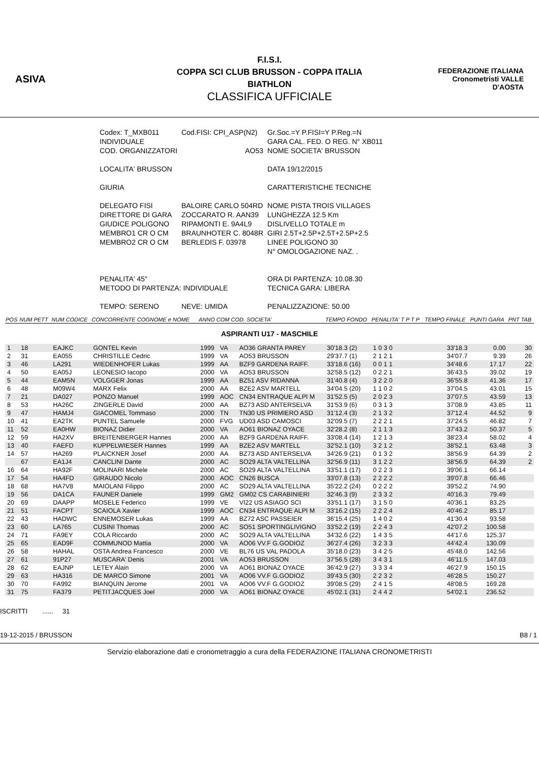ASIVA
F.I.S.I.
COPPA SCI CLUB BRUSSON - COPPA ITALIA
BIATHLON
CLASSIFICA UFFICIALE
FEDERAZIONE ITALIANA Cronometristi VALLE D'AOSTA
| Codex: T_MXB011 | Cod.FISI: CPI_ASP(N2) | Gr.Soc.=Y P.FISI=Y P.Reg.=N |
| INDIVIDUALE | | GARA CAL. FED. O REG. N° XB011 |
| COD. ORGANIZZATORI | AO53 | NOME SOCIETA' BRUSSON |
| LOCALITA' BRUSSON | | DATA 19/12/2015 |
| GIURIA | | CARATTERISTICHE TECNICHE |
| DELEGATO FISI | BALOIRE CARLO 504RD | NOME PISTA TROIS VILLAGES |
| DIRETTORE DI GARA | ZOCCARATO R. AAN39 | LUNGHEZZA 12.5 Km |
| GIUDICE POLIGONO | RIPAMONTI E. 9A4L9 | DISLIVELLO TOTALE m |
| MEMBRO1 CR O CM | BRAUNHOTER C. 8048R | GIRI 2.5T+2.5P+2.5T+2.5P+2.5 |
| MEMBRO2 CR O CM | BERLEDIS F. 03978 | LINEE POLIGONO 30 |
| | | N° OMOLOGAZIONE NAZ. . |
| PENALITA' 45" | | ORA DI PARTENZA: 10.08.30 |
| METODO DI PARTENZA: INDIVIDUALE | | TECNICA GARA: LIBERA |
| TEMPO: SERENO | NEVE: UMIDA | PENALIZZAZIONE: 50.00 |
| POS | NUM PETT | NUM CODICE | CONCORRENTE COGNOME e NOME | ANNO COM COD. SOCIETA' | | | TEMPO FONDO | PENALITA' T P T P | TEMPO FINALE | PUNTI GARA | PNT TAB |
| --- | --- | --- | --- | --- | --- | --- | --- | --- | --- | --- | --- |
| ASPIRANTI U17 - MASCHILE | | | | | | | | | | | |
| 1 | 18 | EAJKC | GONTEL Kevin | 1999 | VA | AO36 GRANTA PAREY | 30'18.3 (2) | 1 0 3 0 | 33'18.3 | 0.00 | 30 |
| 2 | 31 | EA055 | CHRISTILLE Cedric | 1999 | VA | AO53 BRUSSON | 29'37.7 (1) | 2 1 2 1 | 34'07.7 | 9.39 | 26 |
| 3 | 46 | LA291 | WIEDENHOFER Lukas | 1999 | AA | BZF9 GARDENA RAIFF. | 33'18.6 (16) | 0 0 1 1 | 34'48.6 | 17.17 | 22 |
| 4 | 50 | EA05J | LEONESIO Iacopo | 2000 | VA | AO53 BRUSSON | 32'58.5 (12) | 0 2 2 1 | 36'43.5 | 39.02 | 19 |
| 5 | 44 | EAM5N | VOLGGER Jonas | 1999 | AA | BZ51 ASV RIDANNA | 31'40.8 (4) | 3 2 2 0 | 36'55.8 | 41.36 | 17 |
| 6 | 48 | M09W4 | MARX Felix | 2000 | AA | BZE2 ASV MARTELL | 34'04.5 (20) | 1 1 0 2 | 37'04.5 | 43.01 | 15 |
| 7 | 21 | DA027 | PONZO Manuel | 1999 | AOC | CN34 ENTRAQUE ALPI M | 31'52.5 (5) | 2 0 2 3 | 37'07.5 | 43.59 | 13 |
| 8 | 53 | HA26C | ZINGERLE David | 2000 | AA | BZ73 ASD ANTERSELVA | 31'53.9 (6) | 0 3 1 3 | 37'08.9 | 43.85 | 11 |
| 9 | 47 | HAMJ4 | GIACOMEL Tommaso | 2000 | TN | TN30 US PRIMIERO ASD | 31'12.4 (3) | 2 1 3 2 | 37'12.4 | 44.52 | 9 |
| 10 | 41 | EA2TK | PUNTEL Samuele | 2000 | FVG | UD03 ASD CAMOSCI | 32'09.5 (7) | 2 2 2 1 | 37'24.5 | 46.82 | 7 |
| 11 | 52 | EA0HW | BIONAZ Didier | 2000 | VA | AO61 BIONAZ OYACE | 32'28.2 (8) | 2 1 1 3 | 37'43.2 | 50.37 | 5 |
| 12 | 59 | HA2XV | BREITENBERGER Hannes | 2000 | AA | BZF9 GARDENA RAIFF. | 33'08.4 (14) | 1 2 1 3 | 38'23.4 | 58.02 | 4 |
| 13 | 40 | FAEFD | KUPPELWIESER Hannes | 1999 | AA | BZE2 ASV MARTELL | 32'52.1 (10) | 3 2 1 2 | 38'52.1 | 63.48 | 3 |
| 14 | 57 | HA269 | PLAICKNER Josef | 2000 | AA | BZ73 ASD ANTERSELVA | 34'26.9 (21) | 0 1 3 2 | 38'56.9 | 64.39 | 2 |
| | 67 | EA1J4 | CANCLINI Dante | 2000 | AC | SO29 ALTA VALTELLINA | 32'56.9 (11) | 3 1 2 2 | 38'56.9 | 64.39 | 2 |
| 16 | 64 | HA92F | MOLINARI Michele | 2000 | AC | SO29 ALTA VALTELLINA | 33'51.1 (17) | 0 2 2 3 | 39'06.1 | 66.14 | |
| 17 | 54 | HA4FD | GIRAUDO Nicolo | 2000 | AOC | CN26 BUSCA | 33'07.8 (13) | 2 2 2 2 | 39'07.8 | 66.46 | |
| 18 | 68 | HA7V8 | MAIOLANI Filippo | 2000 | AC | SO29 ALTA VALTELLINA | 35'22.2 (24) | 0 2 2 2 | 39'52.2 | 74.90 | |
| 19 | 56 | DA1CA | FAUNER Daniele | 1999 | GM2 | GM02 CS CARABINIERI | 32'46.3 (9) | 2 3 3 2 | 40'16.3 | 79.49 | |
| 20 | 69 | DAAPP | MOSELE Federico | 1999 | VE | VI22 US ASIAGO SCI | 33'51.1 (17) | 3 1 5 0 | 40'36.1 | 83.25 | |
| 21 | 51 | FACPT | SCAIOLA Xavier | 1999 | AOC | CN34 ENTRAQUE ALPI M | 33'16.2 (15) | 2 2 2 4 | 40'46.2 | 85.17 | |
| 22 | 43 | HADWC | ENNEMOSER Lukas | 1999 | AA | BZ72 ASC PASSEIER | 36'15.4 (25) | 1 4 0 2 | 41'30.4 | 93.58 | |
| 23 | 60 | LA765 | CUSINI Thomas | 2000 | AC | SO51 SPORTINGLIVIGNO | 33'52.2 (19) | 2 2 4 3 | 42'07.2 | 100.58 | |
| 24 | 71 | FA9EY | COLA Riccardo | 2000 | AC | SO29 ALTA VALTELLINA | 34'32.6 (22) | 1 4 3 5 | 44'17.6 | 125.37 | |
| 25 | 65 | EAD9F | COMMUNOD Mattia | 2000 | VA | AO06 VV.F G.GODIOZ | 36'27.4 (26) | 3 2 3 3 | 44'42.4 | 130.09 | |
| 26 | 58 | HAHAL | OSTA Andrea Francesco | 2000 | VE | BL76 US VAL PADOLA | 35'18.0 (23) | 3 4 2 5 | 45'48.0 | 142.56 | |
| 27 | 61 | 91P27 | MUSCARA' Denis | 2001 | VA | AO53 BRUSSON | 37'56.5 (28) | 3 4 3 1 | 46'11.5 | 147.03 | |
| 28 | 62 | EAJNP | LETEY Alain | 2000 | VA | AO61 BIONAZ OYACE | 36'42.9 (27) | 3 3 3 4 | 46'27.9 | 150.15 | |
| 29 | 63 | HA316 | DE MARCO Simone | 2001 | VA | AO06 VV.F G.GODIOZ | 39'43.5 (30) | 2 2 3 2 | 46'28.5 | 150.27 | |
| 30 | 70 | FA992 | BIANQUIN Jerome | 2001 | VA | AO06 VV.F G.GODIOZ | 39'08.5 (29) | 2 4 1 5 | 48'08.5 | 169.28 | |
| 31 | 75 | FA379 | PETITJACQUES Joel | 2000 | VA | AO61 BIONAZ OYACE | 45'02.1 (31) | 2 4 4 2 | 54'02.1 | 236.52 | |
ISCRITTI ...... 31
19-12-2015 / BRUSSON B8 / 1
Servizio elaborazione dati e cronometraggio a cura della FEDERAZIONE ITALIANA CRONOMETRISTI